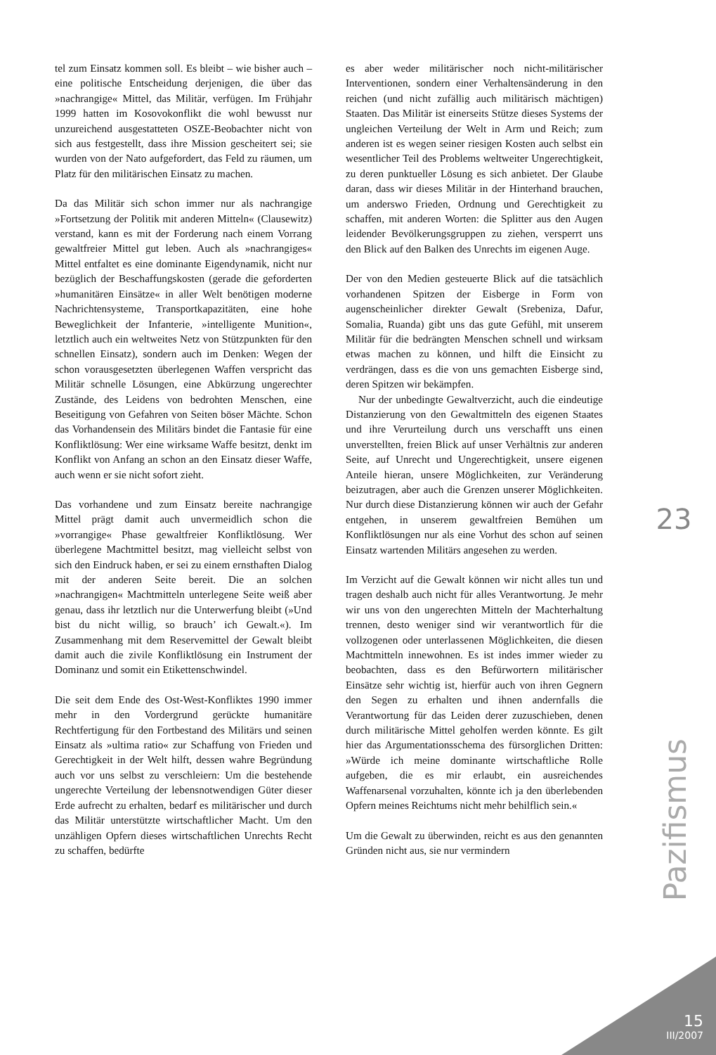tel zum Einsatz kommen soll. Es bleibt – wie bisher auch – eine politische Entscheidung derjenigen, die über das »nachrangige« Mittel, das Militär, verfügen. Im Frühjahr 1999 hatten im Kosovokonflikt die wohl bewusst nur unzureichend ausgestatteten OSZE-Beobachter nicht von sich aus festgestellt, dass ihre Mission gescheitert sei; sie wurden von der Nato aufgefordert, das Feld zu räumen, um Platz für den militärischen Einsatz zu machen.
Da das Militär sich schon immer nur als nachrangige »Fortsetzung der Politik mit anderen Mitteln« (Clausewitz) verstand, kann es mit der Forderung nach einem Vorrang gewaltfreier Mittel gut leben. Auch als »nachrangiges« Mittel entfaltet es eine dominante Eigendynamik, nicht nur bezüglich der Beschaffungskosten (gerade die geforderten »humanitären Einsätze« in aller Welt benötigen moderne Nachrichtensysteme, Transportkapazitäten, eine hohe Beweglichkeit der Infanterie, »intelligente Munition«, letztlich auch ein weltweites Netz von Stützpunkten für den schnellen Einsatz), sondern auch im Denken: Wegen der schon vorausgesetzten überlegenen Waffen verspricht das Militär schnelle Lösungen, eine Abkürzung ungerechter Zustände, des Leidens von bedrohten Menschen, eine Beseitigung von Gefahren von Seiten böser Mächte. Schon das Vorhandensein des Militärs bindet die Fantasie für eine Konfliktlösung: Wer eine wirksame Waffe besitzt, denkt im Konflikt von Anfang an schon an den Einsatz dieser Waffe, auch wenn er sie nicht sofort zieht.
Das vorhandene und zum Einsatz bereite nachrangige Mittel prägt damit auch unvermeidlich schon die »vorrangige« Phase gewaltfreier Konfliktlösung. Wer überlegene Machtmittel besitzt, mag vielleicht selbst von sich den Eindruck haben, er sei zu einem ernsthaften Dialog mit der anderen Seite bereit. Die an solchen »nachrangigen« Machtmitteln unterlegene Seite weiß aber genau, dass ihr letztlich nur die Unterwerfung bleibt (»Und bist du nicht willig, so brauch’ ich Gewalt.«). Im Zusammenhang mit dem Reservemittel der Gewalt bleibt damit auch die zivile Konfliktlösung ein Instrument der Dominanz und somit ein Etikettenschwindel.
Die seit dem Ende des Ost-West-Konfliktes 1990 immer mehr in den Vordergrund gerückte humanitäre Rechtfertigung für den Fortbestand des Militärs und seinen Einsatz als »ultima ratio« zur Schaffung von Frieden und Gerechtigkeit in der Welt hilft, dessen wahre Begründung auch vor uns selbst zu verschleiern: Um die bestehende ungerechte Verteilung der lebensnotwendigen Güter dieser Erde aufrecht zu erhalten, bedarf es militärischer und durch das Militär unterstützte wirtschaftlicher Macht. Um den unzähligen Opfern dieses wirtschaftlichen Unrechts Recht zu schaffen, bedürfte
es aber weder militärischer noch nicht-militärischer Interventionen, sondern einer Verhaltensänderung in den reichen (und nicht zufällig auch militärisch mächtigen) Staaten. Das Militär ist einerseits Stütze dieses Systems der ungleichen Verteilung der Welt in Arm und Reich; zum anderen ist es wegen seiner riesigen Kosten auch selbst ein wesentlicher Teil des Problems weltweiter Ungerechtigkeit, zu deren punktueller Lösung es sich anbietet. Der Glaube daran, dass wir dieses Militär in der Hinterhand brauchen, um anderswo Frieden, Ordnung und Gerechtigkeit zu schaffen, mit anderen Worten: die Splitter aus den Augen leidender Bevölkerungsgruppen zu ziehen, versperrt uns den Blick auf den Balken des Unrechts im eigenen Auge.
Der von den Medien gesteuerte Blick auf die tatsächlich vorhandenen Spitzen der Eisberge in Form von augenscheinlicher direkter Gewalt (Srebeniza, Dafur, Somalia, Ruanda) gibt uns das gute Gefühl, mit unserem Militär für die bedrängten Menschen schnell und wirksam etwas machen zu können, und hilft die Einsicht zu verdrängen, dass es die von uns gemachten Eisberge sind, deren Spitzen wir bekämpfen.
Nur der unbedingte Gewaltverzicht, auch die eindeutige Distanzierung von den Gewaltmitteln des eigenen Staates und ihre Verurteilung durch uns verschafft uns einen unverstellten, freien Blick auf unser Verhältnis zur anderen Seite, auf Unrecht und Ungerechtigkeit, unsere eigenen Anteile hieran, unsere Möglichkeiten, zur Veränderung beizutragen, aber auch die Grenzen unserer Möglichkeiten. Nur durch diese Distanzierung können wir auch der Gefahr entgehen, in unserem gewaltfreien Bemühen um Konfliktlösungen nur als eine Vorhut des schon auf seinen Einsatz wartenden Militärs angesehen zu werden.
Im Verzicht auf die Gewalt können wir nicht alles tun und tragen deshalb auch nicht für alles Verantwortung. Je mehr wir uns von den ungerechten Mitteln der Machterhaltung trennen, desto weniger sind wir verantwortlich für die vollzogenen oder unterlassenen Möglichkeiten, die diesen Machtmitteln innewohnen. Es ist indes immer wieder zu beobachten, dass es den Befürwortern militärischer Einsätze sehr wichtig ist, hierfür auch von ihren Gegnern den Segen zu erhalten und ihnen andernfalls die Verantwortung für das Leiden derer zuzuschieben, denen durch militärische Mittel geholfen werden könnte. Es gilt hier das Argumentationsschema des fürsorglichen Dritten: »Würde ich meine dominante wirtschaftliche Rolle aufgeben, die es mir erlaubt, ein ausreichendes Waffenarsenal vorzuhalten, könnte ich ja den überlebenden Opfern meines Reichtums nicht mehr behilflich sein.«
Um die Gewalt zu überwinden, reicht es aus den genannten Gründen nicht aus, sie nur vermindern
23
Pazifismus
15
III/2007